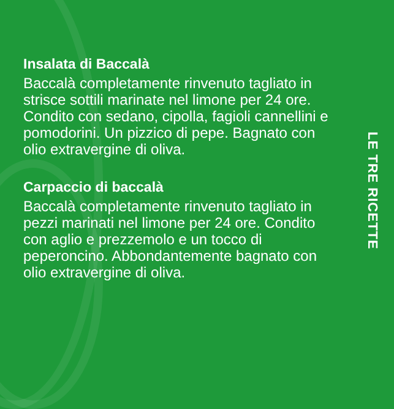Insalata di Baccalà
Baccalà completamente rinvenuto tagliato in strisce sottili marinate nel limone per 24 ore. Condito con sedano, cipolla, fagioli cannellini e pomodorini. Un pizzico di pepe. Bagnato con olio extravergine di oliva.
Carpaccio di baccalà
Baccalà completamente rinvenuto tagliato in pezzi marinati nel limone per 24 ore. Condito con aglio e prezzemolo e un tocco di peperoncino. Abbondantemente bagnato con olio extravergine di oliva.
LE TRE RICETTE